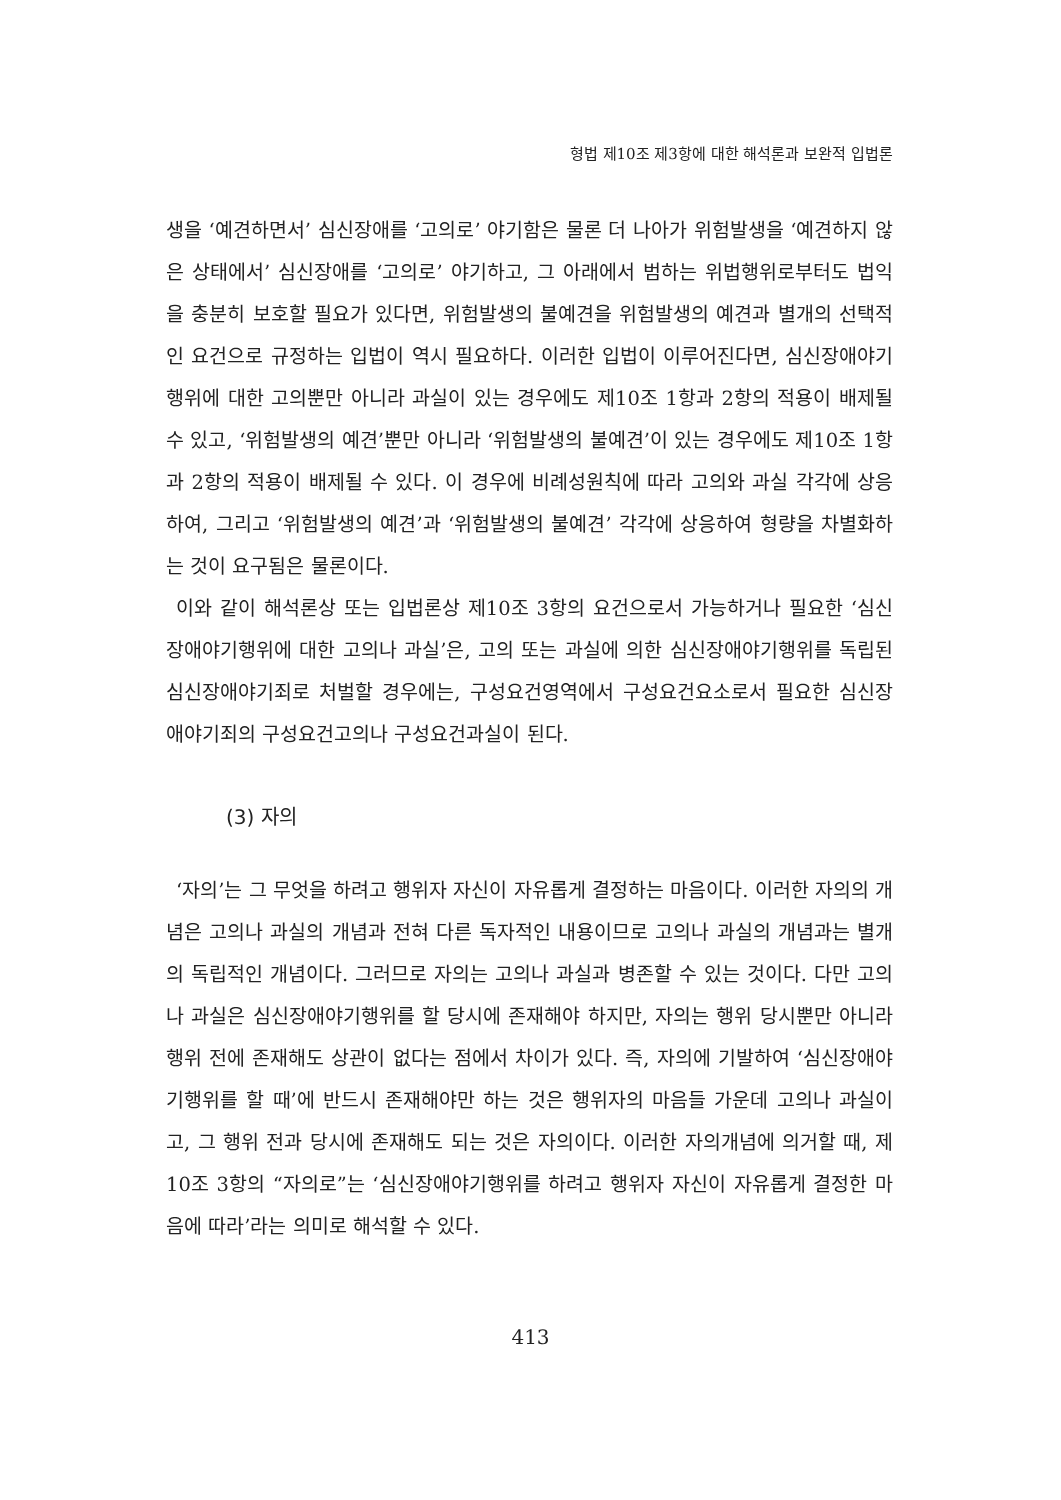형법 제10조 제3항에 대한 해석론과 보완적 입법론
생을 ‘예견하면서’ 심신장애를 ‘고의로’ 야기함은 물론 더 나아가 위험발생을 ‘예견하지 않은 상태에서’ 심신장애를 ‘고의로’ 야기하고, 그 아래에서 범하는 위법행위로부터도 법익을 충분히 보호할 필요가 있다면, 위험발생의 불예견을 위험발생의 예견과 별개의 선택적인 요건으로 규정하는 입법이 역시 필요하다. 이러한 입법이 이루어진다면, 심신장애야기행위에 대한 고의뿐만 아니라 과실이 있는 경우에도 제10조 1항과 2항의 적용이 배제될 수 있고, ‘위험발생의 예견’뿐만 아니라 ‘위험발생의 불예견’이 있는 경우에도 제10조 1항과 2항의 적용이 배제될 수 있다. 이 경우에 비례성원칙에 따라 고의와 과실 각각에 상응하여, 그리고 ‘위험발생의 예견’과 ‘위험발생의 불예견’ 각각에 상응하여 형량을 차별화하는 것이 요구됨은 물론이다.
이와 같이 해석론상 또는 입법론상 제10조 3항의 요건으로서 가능하거나 필요한 ‘심신장애야기행위에 대한 고의나 과실’은, 고의 또는 과실에 의한 심신장애야기행위를 독립된 심신장애야기죄로 처벌할 경우에는, 구성요건영역에서 구성요건요소로서 필요한 심신장애야기죄의 구성요건고의나 구성요건과실이 된다.
(3) 자의
‘자의’는 그 무엇을 하려고 행위자 자신이 자유롭게 결정하는 마음이다. 이러한 자의의 개념은 고의나 과실의 개념과 전혀 다른 독자적인 내용이므로 고의나 과실의 개념과는 별개의 독립적인 개념이다. 그러므로 자의는 고의나 과실과 병존할 수 있는 것이다. 다만 고의나 과실은 심신장애야기행위를 할 당시에 존재해야 하지만, 자의는 행위 당시뿐만 아니라 행위 전에 존재해도 상관이 없다는 점에서 차이가 있다. 즉, 자의에 기발하여 ‘심신장애야기행위를 할 때’에 반드시 존재해야만 하는 것은 행위자의 마음들 가운데 고의나 과실이고, 그 행위 전과 당시에 존재해도 되는 것은 자의이다. 이러한 자의개념에 의거할 때, 제10조 3항의 “자의로”는 ‘심신장애야기행위를 하려고 행위자 자신이 자유롭게 결정한 마음에 따라’라는 의미로 해석할 수 있다.
413